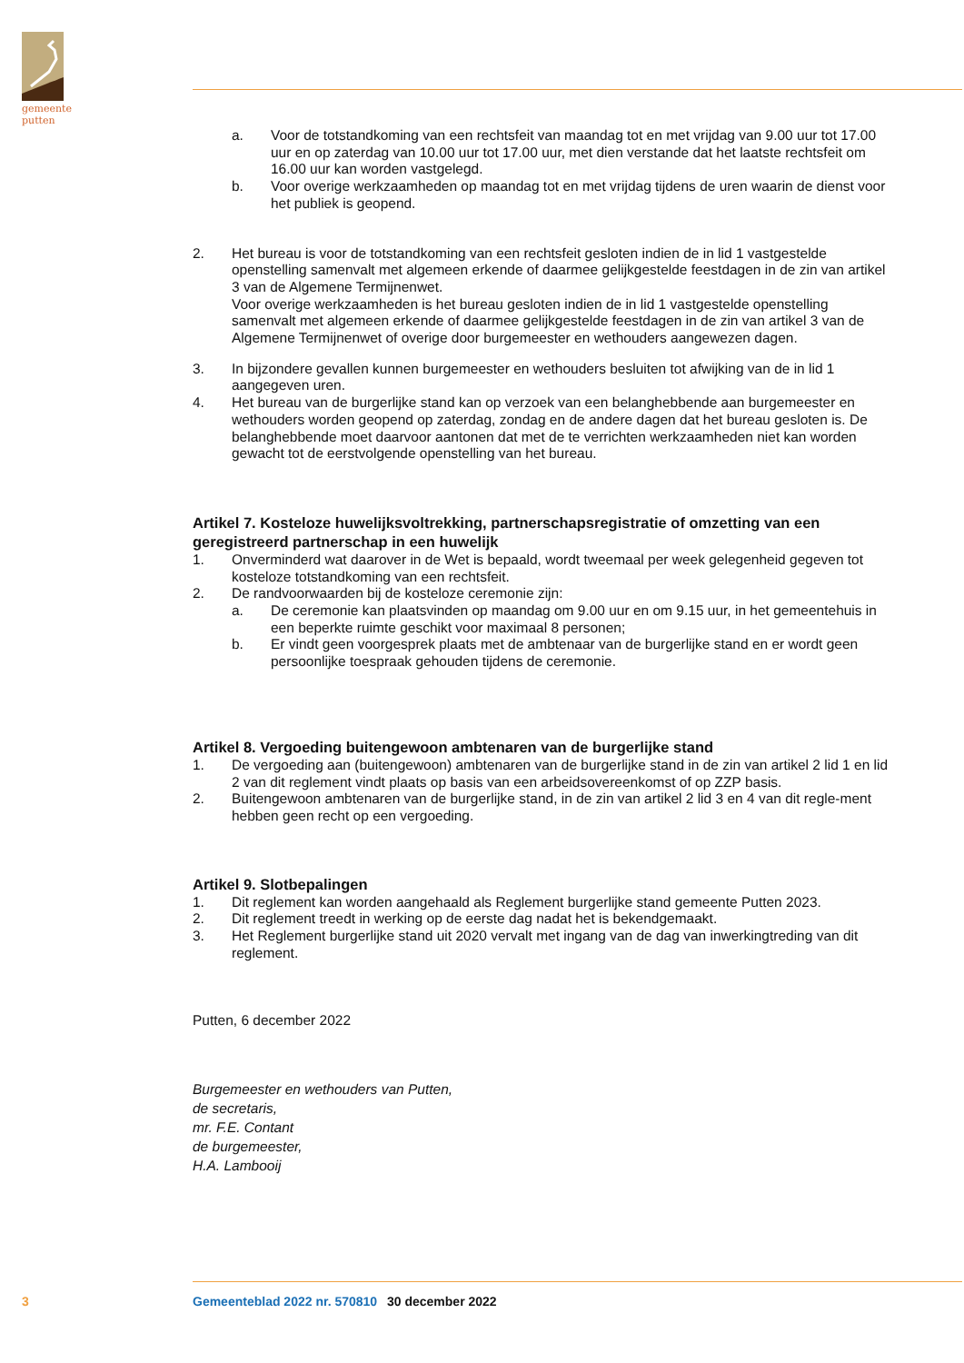gemeente
putten
a. Voor de totstandkoming van een rechtsfeit van maandag tot en met vrijdag van 9.00 uur tot 17.00 uur en op zaterdag van 10.00 uur tot 17.00 uur, met dien verstande dat het laatste rechtsfeit om 16.00 uur kan worden vastgelegd.
b. Voor overige werkzaamheden op maandag tot en met vrijdag tijdens de uren waarin de dienst voor het publiek is geopend.
2. Het bureau is voor de totstandkoming van een rechtsfeit gesloten indien de in lid 1 vastgestelde openstelling samenvalt met algemeen erkende of daarmee gelijkgestelde feestdagen in de zin van artikel 3 van de Algemene Termijnenwet.
Voor overige werkzaamheden is het bureau gesloten indien de in lid 1 vastgestelde openstelling samenvalt met algemeen erkende of daarmee gelijkgestelde feestdagen in de zin van artikel 3 van de Algemene Termijnenwet of overige door burgemeester en wethouders aangewezen dagen.
3. In bijzondere gevallen kunnen burgemeester en wethouders besluiten tot afwijking van de in lid 1 aangegeven uren.
4. Het bureau van de burgerlijke stand kan op verzoek van een belanghebbende aan burgemeester en wethouders worden geopend op zaterdag, zondag en de andere dagen dat het bureau gesloten is. De belanghebbende moet daarvoor aantonen dat met de te verrichten werkzaamheden niet kan worden gewacht tot de eerstvolgende openstelling van het bureau.
Artikel 7. Kosteloze huwelijksvoltrekking, partnerschapsregistratie of omzetting van een geregistreerd partnerschap in een huwelijk
1. Onverminderd wat daarover in de Wet is bepaald, wordt tweemaal per week gelegenheid gegeven tot kosteloze totstandkoming van een rechtsfeit.
2. De randvoorwaarden bij de kosteloze ceremonie zijn:
a. De ceremonie kan plaatsvinden op maandag om 9.00 uur en om 9.15 uur, in het gemeentehuis in een beperkte ruimte geschikt voor maximaal 8 personen;
b. Er vindt geen voorgesprek plaats met de ambtenaar van de burgerlijke stand en er wordt geen persoonlijke toespraak gehouden tijdens de ceremonie.
Artikel 8. Vergoeding buitengewoon ambtenaren van de burgerlijke stand
1. De vergoeding aan (buitengewoon) ambtenaren van de burgerlijke stand in de zin van artikel 2 lid 1 en lid 2 van dit reglement vindt plaats op basis van een arbeidsovereenkomst of op ZZP basis.
2. Buitengewoon ambtenaren van de burgerlijke stand, in de zin van artikel 2 lid 3 en 4 van dit regle-ment hebben geen recht op een vergoeding.
Artikel 9. Slotbepalingen
1. Dit reglement kan worden aangehaald als Reglement burgerlijke stand gemeente Putten 2023.
2. Dit reglement treedt in werking op de eerste dag nadat het is bekendgemaakt.
3. Het Reglement burgerlijke stand uit 2020 vervalt met ingang van de dag van inwerkingtreding van dit reglement.
Putten, 6 december 2022
Burgemeester en wethouders van Putten,
de secretaris,
mr. F.E. Contant
de burgemeester,
H.A. Lambooij
3 Gemeenteblad 2022 nr. 570810 30 december 2022